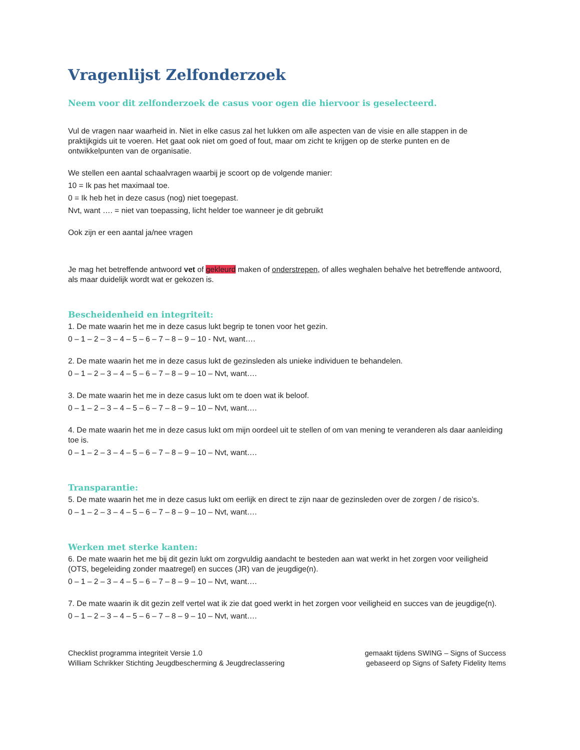Vragenlijst Zelfonderzoek
Neem voor dit zelfonderzoek de casus voor ogen die hiervoor is geselecteerd.
Vul de vragen naar waarheid in. Niet in elke casus zal het lukken om alle aspecten van de visie en alle stappen in de praktijkgids uit te voeren. Het gaat ook niet om goed of fout, maar om zicht te krijgen op de sterke punten en de ontwikkelpunten van de organisatie.
We stellen een aantal schaalvragen waarbij je scoort op de volgende manier:
10 = Ik pas het maximaal toe.
0 = Ik heb het in deze casus (nog) niet toegepast.
Nvt, want …. = niet van toepassing, licht helder toe wanneer je dit gebruikt
Ook zijn er een aantal ja/nee vragen
Je mag het betreffende antwoord vet of gekleurd maken of onderstrepen, of alles weghalen behalve het betreffende antwoord, als maar duidelijk wordt wat er gekozen is.
Bescheidenheid en integriteit:
1. De mate waarin het me in deze casus lukt begrip te tonen voor het gezin.
0 – 1 – 2 – 3 – 4 – 5 – 6 – 7 – 8 – 9 – 10 - Nvt, want….
2. De mate waarin het me in deze casus lukt de gezinsleden als unieke individuen te behandelen.
0 – 1 – 2 – 3 – 4 – 5 – 6 – 7 – 8 – 9 – 10 – Nvt, want….
3. De mate waarin het me in deze casus lukt om te doen wat ik beloof.
0 – 1 – 2 – 3 – 4 – 5 – 6 – 7 – 8 – 9 – 10 – Nvt, want….
4. De mate waarin het me in deze casus lukt om mijn oordeel uit te stellen of om van mening te veranderen als daar aanleiding toe is.
0 – 1 – 2 – 3 – 4 – 5 – 6 – 7 – 8 – 9 – 10 – Nvt, want….
Transparantie:
5. De mate waarin het me in deze casus lukt om eerlijk en direct te zijn naar de gezinsleden over de zorgen / de risico’s.
0 – 1 – 2 – 3 – 4 – 5 – 6 – 7 – 8 – 9 – 10 – Nvt, want….
Werken met sterke kanten:
6. De mate waarin het me bij dit gezin lukt om zorgvuldig aandacht te besteden aan wat werkt in het zorgen voor veiligheid (OTS, begeleiding zonder maatregel) en succes (JR) van de jeugdige(n).
0 – 1 – 2 – 3 – 4 – 5 – 6 – 7 – 8 – 9 – 10 – Nvt, want….
7. De mate waarin ik dit gezin zelf vertel wat ik zie dat goed werkt in het zorgen voor veiligheid en succes van de jeugdige(n).
0 – 1 – 2 – 3 – 4 – 5 – 6 – 7 – 8 – 9 – 10 – Nvt, want….
Checklist programma integriteit Versie 1.0
William Schrikker Stichting Jeugdbescherming & Jeugdreclassering
gemaakt tijdens SWING – Signs of Success
gebaseerd op Signs of Safety Fidelity Items